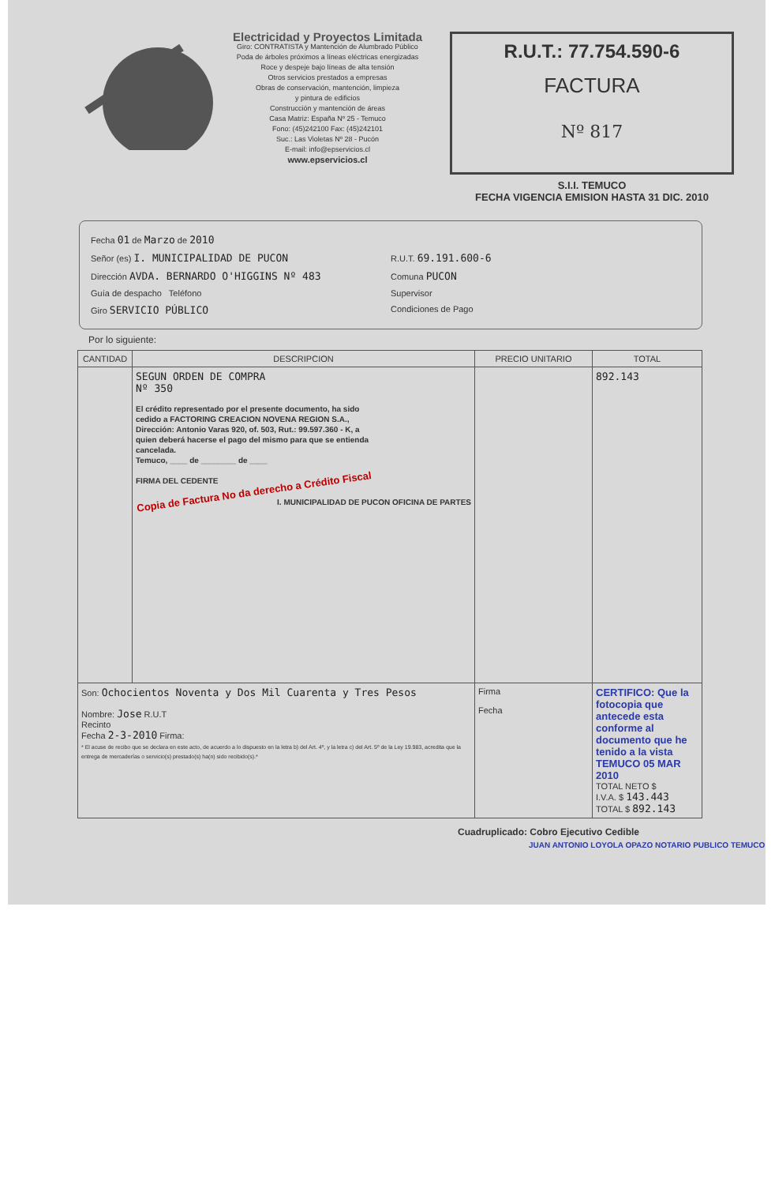Electricidad y Proyectos Limitada
Giro: CONTRATISTA y Mantención de Alumbrado Público
Poda de árboles próximos a líneas eléctricas energizadas
Roce y despeje bajo líneas de alta tensión
Otros servicios prestados a empresas
Obras de conservación, mantención, limpieza
y pintura de edificios
Construcción y mantención de áreas
Casa Matriz: España Nº 25 - Temuco
Fono: (45)242100 Fax: (45)242101
Suc.: Las Violetas Nº 28 - Pucón
E-mail: info@epservicios.cl
www.epservicios.cl
R.U.T.: 77.754.590-6
FACTURA
Nº 817
S.I.I. TEMUCO
FECHA VIGENCIA EMISION HASTA 31 DIC. 2010
Fecha 01 de Marzo de 2010
Señor (es) I. MUNICIPALIDAD DE PUCON R.U.T. 69.191.600-6
Dirección AVDA. BERNARDO O'HIGGINS Nº 483 Comuna PUCON
Guía de despacho Teléfono Supervisor
Giro SERVICIO PÚBLICO Condiciones de Pago
Por lo siguiente:
| CANTIDAD | DESCRIPCION | PRECIO UNITARIO | TOTAL |
| --- | --- | --- | --- |
| | SEGUN ORDEN DE COMPRA Nº 350 El crédito representado por el presente documento, ha sido cedido a FACTORING CREACION NOVENA REGION S.A., Dirección: Antonio Varas 920, of. 503, Rut.: 99.597.360 - K, a quien deberá hacerse el pago del mismo para que se entienda cancelada. Temuco, ____ de ________ de ____ FIRMA DEL CEDENTE Copia de Factura No da derecho a Crédito Fiscal I. MUNICIPALIDAD DE PUCON OFICINA DE PARTES | | 892.143 |
| Son: Ochocientos Noventa y Dos Mil Cuarenta y Tres Pesos Nombre: Jose R.U.T Recinto Fecha 2-3-2010 Firma: * El acuse de recibo que se declara en este acto, de acuerdo a lo dispuesto en la letra b) del Art. 4º, y la letra c) del Art. 5º de la Ley 19.983, acredita que la entrega de mercaderías o servicio(s) prestado(s) ha(n) sido recibido(s).* | | Firma Fecha | CERTIFICO: Que la fotocopia que antecede esta conforme al documento que he tenido a la vista TEMUCO 05 MAR 2010 TOTAL NETO $ I.V.A. $ 143.443 TOTAL $ 892.143 |
Cuadruplicado: Cobro Ejecutivo Cedible
JUAN ANTONIO LOYOLA OPAZO NOTARIO PUBLICO TEMUCO